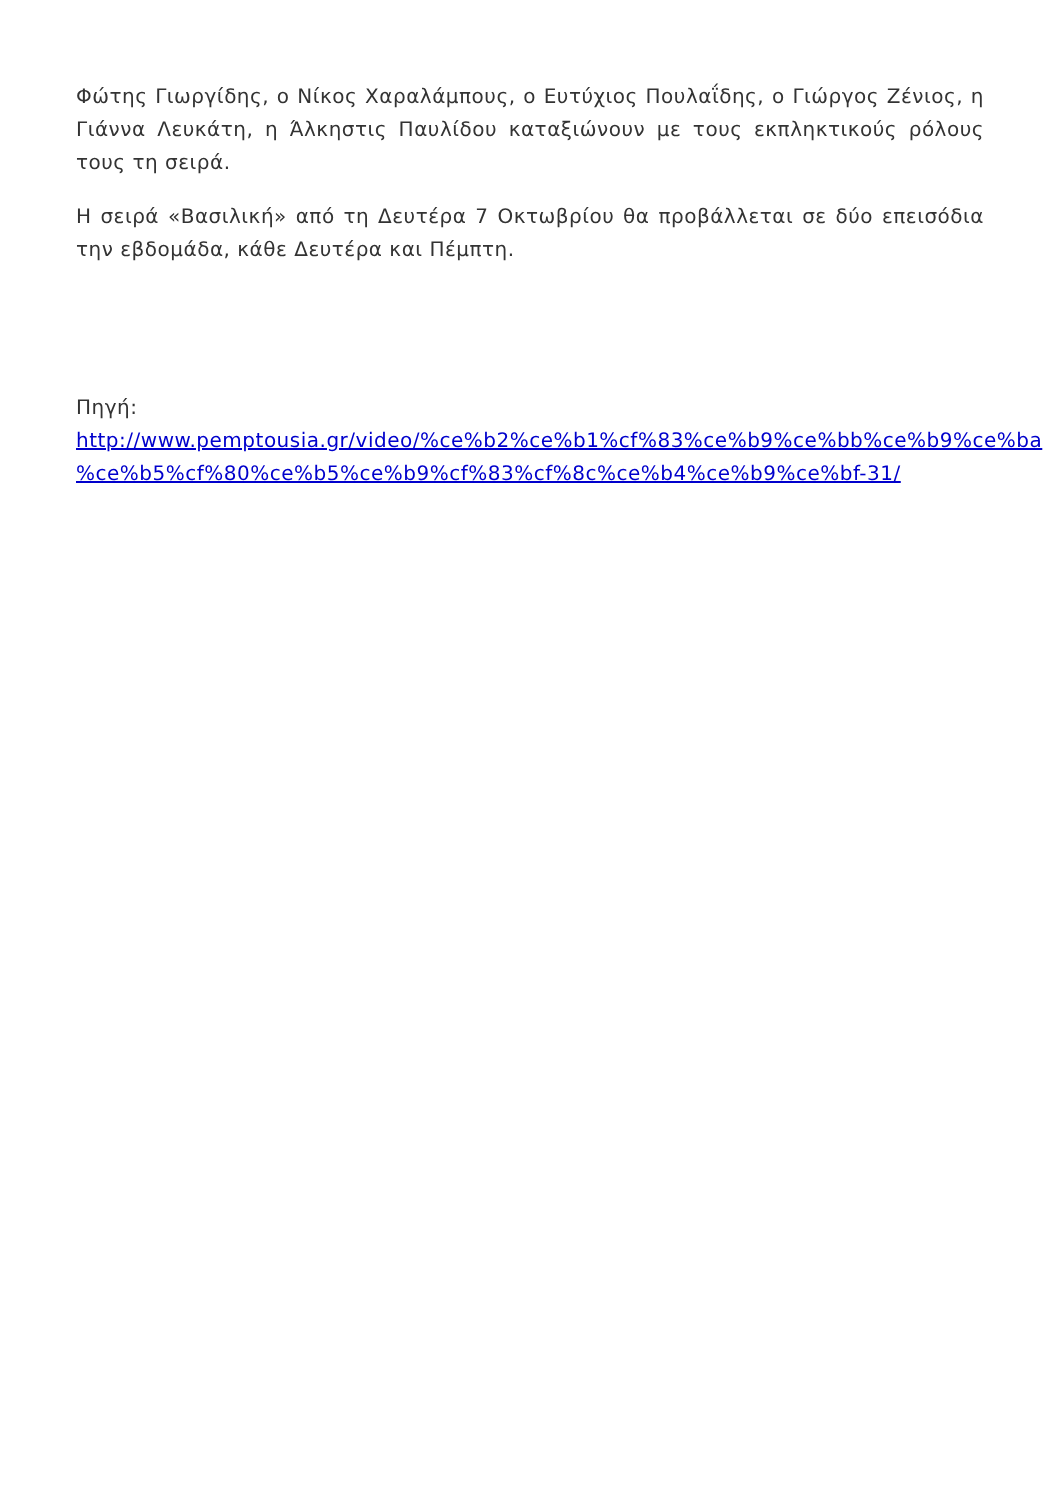Φώτης Γιωργίδης, ο Νίκος Χαραλάμπους, ο Ευτύχιος Πουλαΐδης, ο Γιώργος Ζένιος, η Γιάννα Λευκάτη, η Άλκηστις Παυλίδου καταξιώνουν με τους εκπληκτικούς ρόλους τους τη σειρά.
Η σειρά «Βασιλική» από τη Δευτέρα 7 Οκτωβρίου θα προβάλλεται σε δύο επεισόδια την εβδομάδα, κάθε Δευτέρα και Πέμπτη.
Πηγή:
http://www.pemptousia.gr/video/%ce%b2%ce%b1%cf%83%ce%b9%ce%bb%ce%b9%ce%ba
%ce%b5%cf%80%ce%b5%ce%b9%cf%83%cf%8c%ce%b4%ce%b9%ce%bf-31/